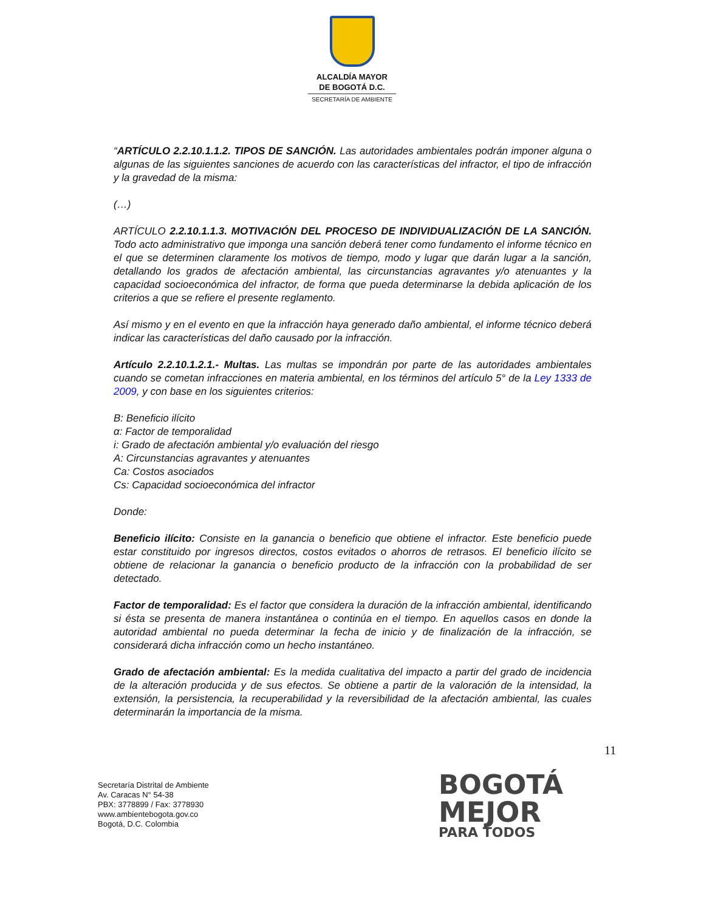ALCALDÍA MAYOR
DE BOGOTÁ D.C.
SECRETARÍA DE AMBIENTE
“ARTÍCULO 2.2.10.1.1.2. TIPOS DE SANCIÓN. Las autoridades ambientales podrán imponer alguna o algunas de las siguientes sanciones de acuerdo con las características del infractor, el tipo de infracción y la gravedad de la misma:
(…)
ARTÍCULO 2.2.10.1.1.3. MOTIVACIÓN DEL PROCESO DE INDIVIDUALIZACIÓN DE LA SANCIÓN. Todo acto administrativo que imponga una sanción deberá tener como fundamento el informe técnico en el que se determinen claramente los motivos de tiempo, modo y lugar que darán lugar a la sanción, detallando los grados de afectación ambiental, las circunstancias agravantes y/o atenuantes y la capacidad socioeconómica del infractor, de forma que pueda determinarse la debida aplicación de los criterios a que se refiere el presente reglamento.
Así mismo y en el evento en que la infracción haya generado daño ambiental, el informe técnico deberá indicar las características del daño causado por la infracción.
Artículo 2.2.10.1.2.1.- Multas. Las multas se impondrán por parte de las autoridades ambientales cuando se cometan infracciones en materia ambiental, en los términos del artículo 5° de la Ley 1333 de 2009, y con base en los siguientes criterios:
B: Beneficio ilícito
α: Factor de temporalidad
i: Grado de afectación ambiental y/o evaluación del riesgo
A: Circunstancias agravantes y atenuantes
Ca: Costos asociados
Cs: Capacidad socioeconómica del infractor
Donde:
Beneficio ilícito: Consiste en la ganancia o beneficio que obtiene el infractor. Este beneficio puede estar constituido por ingresos directos, costos evitados o ahorros de retrasos. El beneficio ilícito se obtiene de relacionar la ganancia o beneficio producto de la infracción con la probabilidad de ser detectado.
Factor de temporalidad: Es el factor que considera la duración de la infracción ambiental, identificando si ésta se presenta de manera instantánea o continúa en el tiempo. En aquellos casos en donde la autoridad ambiental no pueda determinar la fecha de inicio y de finalización de la infracción, se considerará dicha infracción como un hecho instantáneo.
Grado de afectación ambiental: Es la medida cualitativa del impacto a partir del grado de incidencia de la alteración producida y de sus efectos. Se obtiene a partir de la valoración de la intensidad, la extensión, la persistencia, la recuperabilidad y la reversibilidad de la afectación ambiental, las cuales determinarán la importancia de la misma.
11
Secretaría Distrital de Ambiente
Av. Caracas N° 54-38
PBX: 3778899 / Fax: 3778930
www.ambientebogota.gov.co
Bogotá, D.C. Colombia
BOGOTÁ
MEJOR
PARA TODOS